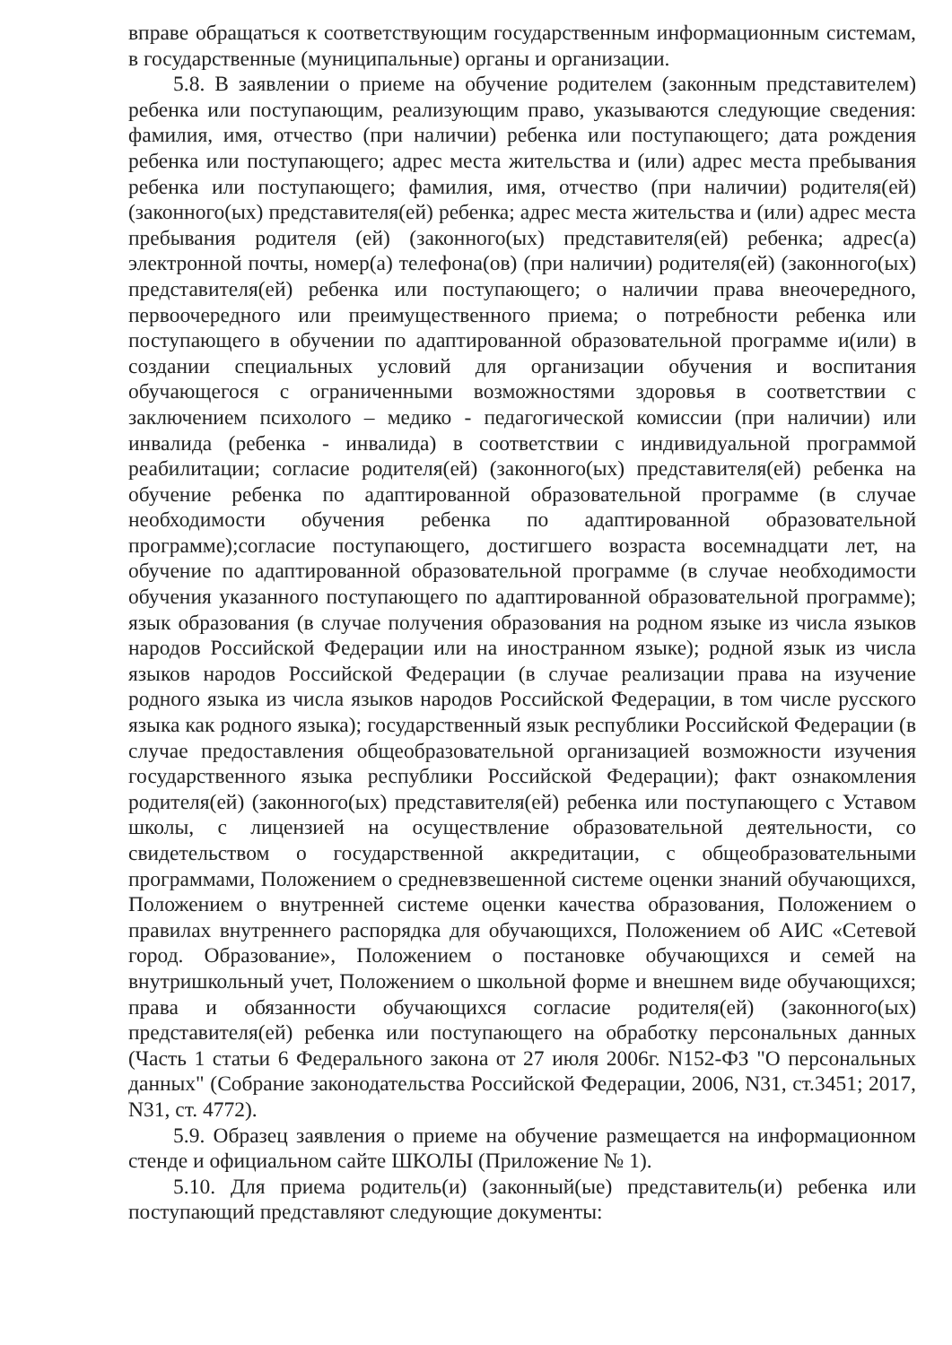вправе обращаться к соответствующим государственным информационным системам, в государственные (муниципальные) органы и организации.
5.8. В заявлении о приеме на обучение родителем (законным представителем) ребенка или поступающим, реализующим право, указываются следующие сведения: фамилия, имя, отчество (при наличии) ребенка или поступающего; дата рождения ребенка или поступающего; адрес места жительства и (или) адрес места пребывания ребенка или поступающего; фамилия, имя, отчество (при наличии) родителя(ей) (законного(ых) представителя(ей) ребенка; адрес места жительства и (или) адрес места пребывания родителя (ей) (законного(ых) представителя(ей) ребенка; адрес(а) электронной почты, номер(а) телефона(ов) (при наличии) родителя(ей) (законного(ых) представителя(ей) ребенка или поступающего; о наличии права внеочередного, первоочередного или преимущественного приема; о потребности ребенка или поступающего в обучении по адаптированной образовательной программе и(или) в создании специальных условий для организации обучения и воспитания обучающегося с ограниченными возможностями здоровья в соответствии с заключением психолого – медико - педагогической комиссии (при наличии) или инвалида (ребенка - инвалида) в соответствии с индивидуальной программой реабилитации; согласие родителя(ей) (законного(ых) представителя(ей) ребенка на обучение ребенка по адаптированной образовательной программе (в случае необходимости обучения ребенка по адаптированной образовательной программе);согласие поступающего, достигшего возраста восемнадцати лет, на обучение по адаптированной образовательной программе (в случае необходимости обучения указанного поступающего по адаптированной образовательной программе); язык образования (в случае получения образования на родном языке из числа языков народов Российской Федерации или на иностранном языке); родной язык из числа языков народов Российской Федерации (в случае реализации права на изучение родного языка из числа языков народов Российской Федерации, в том числе русского языка как родного языка); государственный язык республики Российской Федерации (в случае предоставления общеобразовательной организацией возможности изучения государственного языка республики Российской Федерации); факт ознакомления родителя(ей) (законного(ых) представителя(ей) ребенка или поступающего с Уставом школы, с лицензией на осуществление образовательной деятельности, со свидетельством о государственной аккредитации, с общеобразовательными программами, Положением о средневзвешенной системе оценки знаний обучающихся, Положением о внутренней системе оценки качества образования, Положением о правилах внутреннего распорядка для обучающихся, Положением об АИС «Сетевой город. Образование», Положением о постановке обучающихся и семей на внутришкольный учет, Положением о школьной форме и внешнем виде обучающихся; права и обязанности обучающихся согласие родителя(ей) (законного(ых) представителя(ей) ребенка или поступающего на обработку персональных данных (Часть 1 статьи 6 Федерального закона от 27 июля 2006г. N152-ФЗ "О персональных данных" (Собрание законодательства Российской Федерации, 2006, N31, ст.3451; 2017, N31, ст. 4772).
5.9. Образец заявления о приеме на обучение размещается на информационном стенде и официальном сайте ШКОЛЫ (Приложение № 1).
5.10. Для приема родитель(и) (законный(ые) представитель(и) ребенка или поступающий представляют следующие документы: